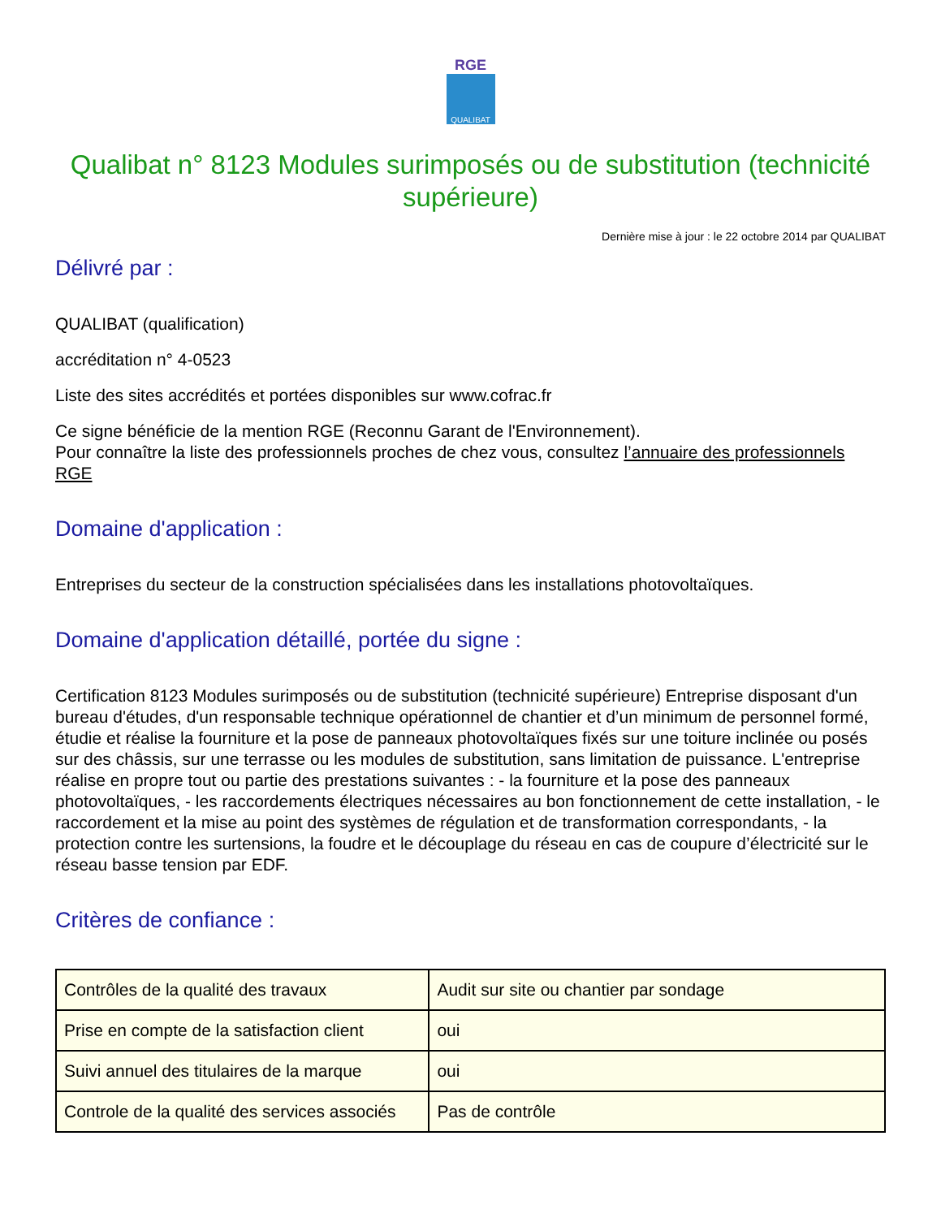RGE
QUALIBAT
Qualibat n° 8123 Modules surimposés ou de substitution (technicité supérieure)
Dernière mise à jour : le 22 octobre 2014 par QUALIBAT
Délivré par :
QUALIBAT (qualification)
accréditation n° 4-0523
Liste des sites accrédités et portées disponibles sur www.cofrac.fr
Ce signe bénéficie de la mention RGE (Reconnu Garant de l'Environnement).
Pour connaître la liste des professionnels proches de chez vous, consultez l’annuaire des professionnels RGE
Domaine d'application :
Entreprises du secteur de la construction spécialisées dans les installations photovoltaïques.
Domaine d'application détaillé, portée du signe :
Certification 8123 Modules surimposés ou de substitution (technicité supérieure) Entreprise disposant d'un bureau d'études, d'un responsable technique opérationnel de chantier et d’un minimum de personnel formé, étudie et réalise la fourniture et la pose de panneaux photovoltaïques fixés sur une toiture inclinée ou posés sur des châssis, sur une terrasse ou les modules de substitution, sans limitation de puissance. L'entreprise réalise en propre tout ou partie des prestations suivantes : - la fourniture et la pose des panneaux photovoltaïques, - les raccordements électriques nécessaires au bon fonctionnement de cette installation, - le raccordement et la mise au point des systèmes de régulation et de transformation correspondants, - la protection contre les surtensions, la foudre et le découplage du réseau en cas de coupure d’électricité sur le réseau basse tension par EDF.
Critères de confiance :
| Contrôles de la qualité des travaux | Audit sur site ou chantier par sondage |
| Prise en compte de la satisfaction client | oui |
| Suivi annuel des titulaires de la marque | oui |
| Controle de la qualité des services associés | Pas de contrôle |